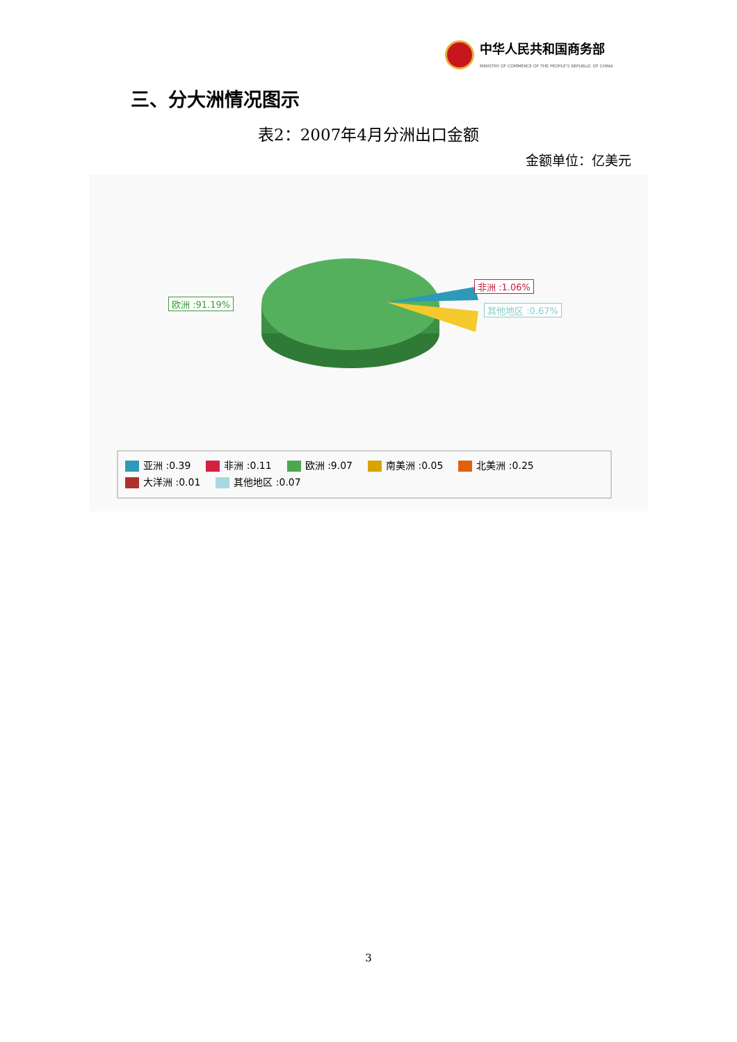中华人民共和国商务部
MINISTRY OF COMMERCE OF THE PEOPLE'S REPUBLIC OF CHINA
三、分大洲情况图示
表2：2007年4月分洲出口金额
金额单位：亿美元
欧洲 :91.19%
非洲 :1.06%
其他地区 :0.67%
亚洲 :0.39 非洲 :0.11 欧洲 :9.07 南美洲 :0.05 北美洲 :0.25
大洋洲 :0.01 其他地区 :0.07
3